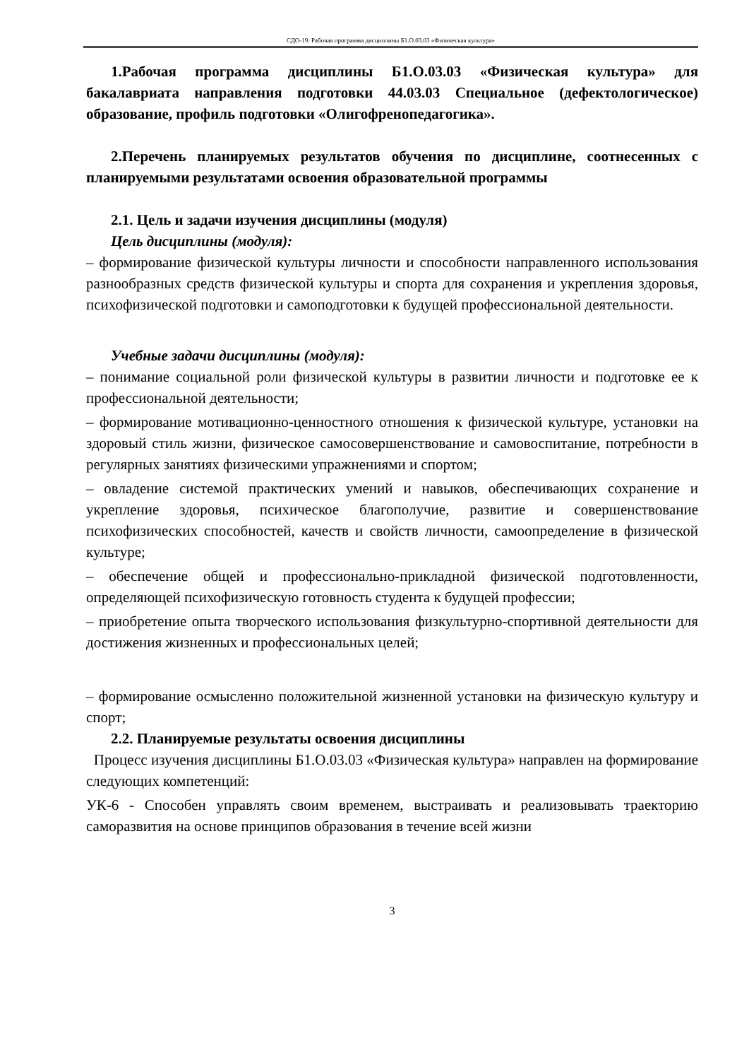СДО-19: Рабочая программа дисциплины Б1.О.03.03 «Физическая культура»
1.Рабочая программа дисциплины Б1.О.03.03 «Физическая культура» для бакалавриата направления подготовки 44.03.03 Специальное (дефектологическое) образование, профиль подготовки «Олигофренопедагогика».
2.Перечень планируемых результатов обучения по дисциплине, соотнесенных с планируемыми результатами освоения образовательной программы
2.1. Цель и задачи изучения дисциплины (модуля)
Цель дисциплины (модуля):
– формирование физической культуры личности и способности направленного использования разнообразных средств физической культуры и спорта для сохранения и укрепления здоровья, психофизической подготовки и самоподготовки к будущей профессиональной деятельности.
Учебные задачи дисциплины (модуля):
– понимание социальной роли физической культуры в развитии личности и подготовке ее к профессиональной деятельности;
– формирование мотивационно-ценностного отношения к физической культуре, установки на здоровый стиль жизни, физическое самосовершенствование и самовоспитание, потребности в регулярных занятиях физическими упражнениями и спортом;
– овладение системой практических умений и навыков, обеспечивающих сохранение и укрепление здоровья, психическое благополучие, развитие и совершенствование психофизических способностей, качеств и свойств личности, самоопределение в физической культуре;
– обеспечение общей и профессионально-прикладной физической подготовленности, определяющей психофизическую готовность студента к будущей профессии;
– приобретение опыта творческого использования физкультурно-спортивной деятельности для достижения жизненных и профессиональных целей;
– формирование осмысленно положительной жизненной установки на физическую культуру и спорт;
2.2. Планируемые результаты освоения дисциплины
Процесс изучения дисциплины Б1.О.03.03 «Физическая культура» направлен на формирование следующих компетенций:
УК-6 - Способен управлять своим временем, выстраивать и реализовывать траекторию саморазвития на основе принципов образования в течение всей жизни
3